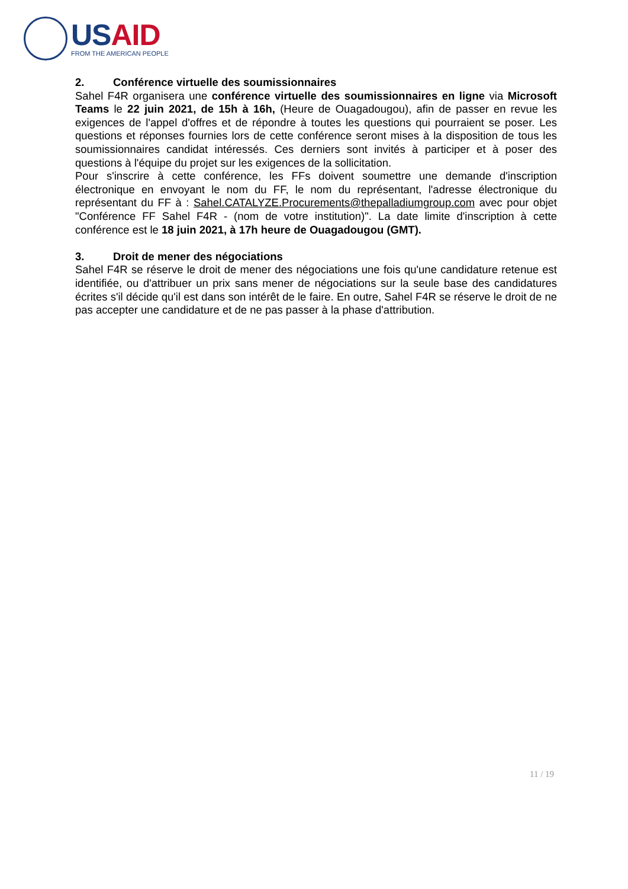USAID
FROM THE AMERICAN PEOPLE
2. Conférence virtuelle des soumissionnaires
Sahel F4R organisera une conférence virtuelle des soumissionnaires en ligne via Microsoft Teams le 22 juin 2021, de 15h à 16h, (Heure de Ouagadougou), afin de passer en revue les exigences de l'appel d'offres et de répondre à toutes les questions qui pourraient se poser. Les questions et réponses fournies lors de cette conférence seront mises à la disposition de tous les soumissionnaires candidat intéressés. Ces derniers sont invités à participer et à poser des questions à l'équipe du projet sur les exigences de la sollicitation.
Pour s'inscrire à cette conférence, les FFs doivent soumettre une demande d'inscription électronique en envoyant le nom du FF, le nom du représentant, l'adresse électronique du représentant du FF à : Sahel.CATALYZE.Procurements@thepalladiumgroup.com avec pour objet "Conférence FF Sahel F4R - (nom de votre institution)". La date limite d'inscription à cette conférence est le 18 juin 2021, à 17h heure de Ouagadougou (GMT).
3. Droit de mener des négociations
Sahel F4R se réserve le droit de mener des négociations une fois qu'une candidature retenue est identifiée, ou d'attribuer un prix sans mener de négociations sur la seule base des candidatures écrites s'il décide qu'il est dans son intérêt de le faire. En outre, Sahel F4R se réserve le droit de ne pas accepter une candidature et de ne pas passer à la phase d'attribution.
11 / 19